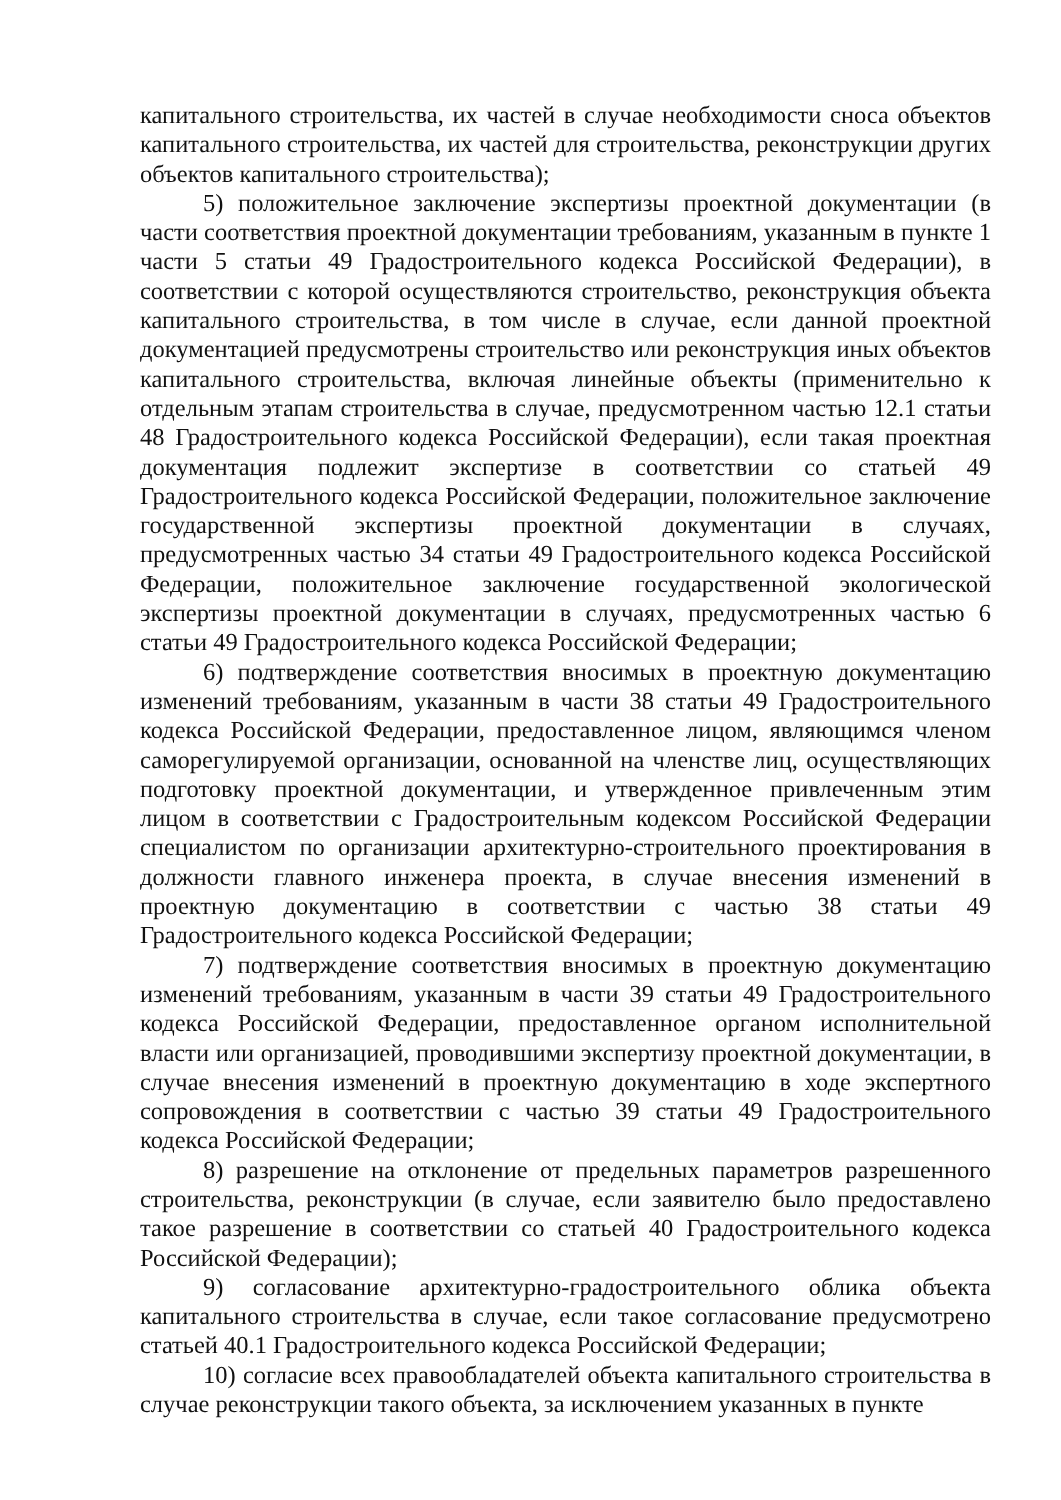капитального строительства, их частей в случае необходимости сноса объектов капитального строительства, их частей для строительства, реконструкции других объектов капитального строительства);
5) положительное заключение экспертизы проектной документации (в части соответствия проектной документации требованиям, указанным в пункте 1 части 5 статьи 49 Градостроительного кодекса Российской Федерации), в соответствии с которой осуществляются строительство, реконструкция объекта капитального строительства, в том числе в случае, если данной проектной документацией предусмотрены строительство или реконструкция иных объектов капитального строительства, включая линейные объекты (применительно к отдельным этапам строительства в случае, предусмотренном частью 12.1 статьи 48 Градостроительного кодекса Российской Федерации), если такая проектная документация подлежит экспертизе в соответствии со статьей 49 Градостроительного кодекса Российской Федерации, положительное заключение государственной экспертизы проектной документации в случаях, предусмотренных частью 34 статьи 49 Градостроительного кодекса Российской Федерации, положительное заключение государственной экологической экспертизы проектной документации в случаях, предусмотренных частью 6 статьи 49 Градостроительного кодекса Российской Федерации;
6) подтверждение соответствия вносимых в проектную документацию изменений требованиям, указанным в части 38 статьи 49 Градостроительного кодекса Российской Федерации, предоставленное лицом, являющимся членом саморегулируемой организации, основанной на членстве лиц, осуществляющих подготовку проектной документации, и утвержденное привлеченным этим лицом в соответствии с Градостроительным кодексом Российской Федерации специалистом по организации архитектурно-строительного проектирования в должности главного инженера проекта, в случае внесения изменений в проектную документацию в соответствии с частью 38 статьи 49 Градостроительного кодекса Российской Федерации;
7) подтверждение соответствия вносимых в проектную документацию изменений требованиям, указанным в части 39 статьи 49 Градостроительного кодекса Российской Федерации, предоставленное органом исполнительной власти или организацией, проводившими экспертизу проектной документации, в случае внесения изменений в проектную документацию в ходе экспертного сопровождения в соответствии с частью 39 статьи 49 Градостроительного кодекса Российской Федерации;
8) разрешение на отклонение от предельных параметров разрешенного строительства, реконструкции (в случае, если заявителю было предоставлено такое разрешение в соответствии со статьей 40 Градостроительного кодекса Российской Федерации);
9) согласование архитектурно-градостроительного облика объекта капитального строительства в случае, если такое согласование предусмотрено статьей 40.1 Градостроительного кодекса Российской Федерации;
10) согласие всех правообладателей объекта капитального строительства в случае реконструкции такого объекта, за исключением указанных в пункте